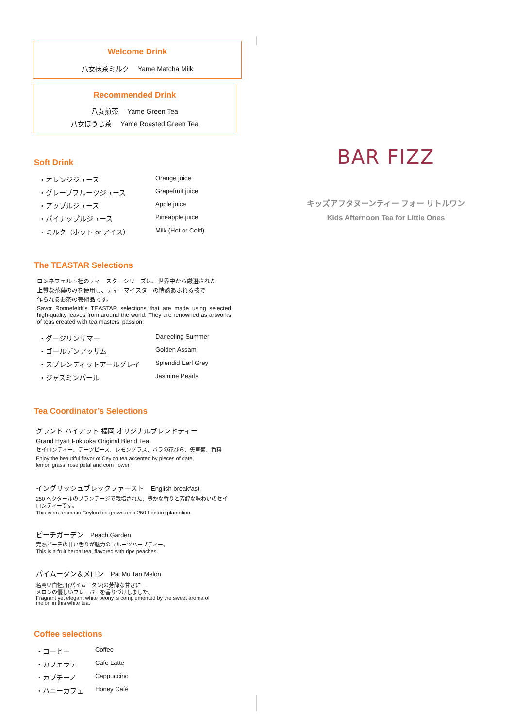Welcome Drink
八女抹茶ミルク　 Yame Matcha Milk
Recommended Drink
八女煎茶　 Yame Green Tea
八女ほうじ茶　 Yame Roasted Green Tea
Soft Drink
・オレンジジュース Orange juice
・グレープフルーツジュース Grapefruit juice
・アップルジュース Apple juice
・パイナップルジュース Pineapple juice
・ミルク（ホット or アイス） Milk (Hot or Cold)
The TEASTAR Selections
ロンネフェルト社のティースターシリーズは、世界中から厳選された
上質な茶葉のみを使用し、ティーマイスターの情熱あふれる技で
作られるお茶の芸術品です。
Savor Ronnefeldt’s TEASTAR selections that are made using selected high-quality leaves from around the world. They are renowned as artworks of teas created with tea masters’ passion.
・ダージリンサマー Darjeeling Summer
・ゴールデンアッサム Golden Assam
・スプレンディットアールグレイ Splendid Earl Grey
・ジャスミンパール Jasmine Pearls
Tea Coordinator’s Selections
グランド ハイアット 福岡 オリジナルブレンドティー
Grand Hyatt Fukuoka Original Blend Tea
セイロンティー、デーツピース、レモングラス、バラの花びら、矢車菊、香料
Enjoy the beautiful flavor of Ceylon tea accented by pieces of date,
lemon grass, rose petal and corn flower.
イングリッシュブレックファースト　English breakfast
250 ヘクタールのプランテージで栽培された、豊かな香りと芳醇な味わいのセイ
ロンティーです。
This is an aromatic Ceylon tea grown on a 250-hectare plantation.
ピーチガーデン　Peach Garden
完熟ピーチの甘い香りが魅力のフルーツハーブティー。
This is a fruit herbal tea, flavored with ripe peaches.
パイムータン＆メロン　Pai Mu Tan Melon
名高い白牡丹(パイムータン)の芳醇な甘さに
メロンの優しいフレーバーを香りづけしました。
Fragrant yet elegant white peony is complemented by the sweet aroma of
melon in this white tea.
Coffee selections
・コーヒー Coffee
・カフェラテ Cafe Latte
・カプチーノ Cappuccino
・ハニーカフェ Honey Café
BAR FIZZ
キッズアフタヌーンティー フォー リトルワン
Kids Afternoon Tea for Little Ones